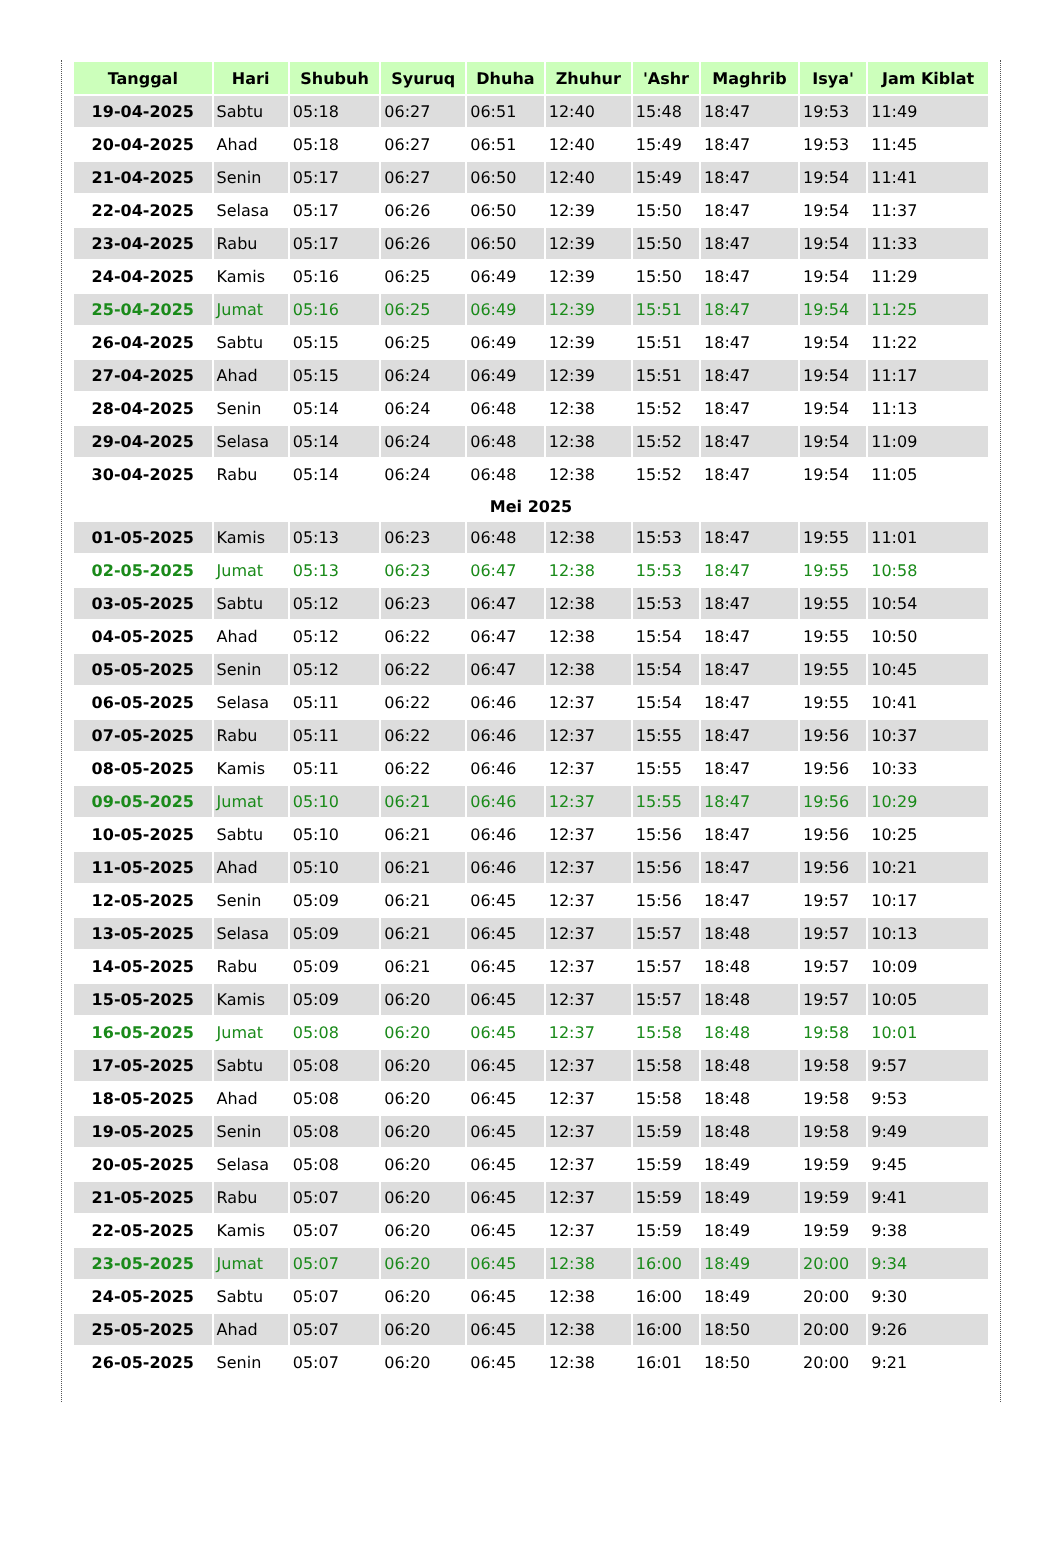| Tanggal | Hari | Shubuh | Syuruq | Dhuha | Zhuhur | 'Ashr | Maghrib | Isya' | Jam Kiblat |
| --- | --- | --- | --- | --- | --- | --- | --- | --- | --- |
| 19-04-2025 | Sabtu | 05:18 | 06:27 | 06:51 | 12:40 | 15:48 | 18:47 | 19:53 | 11:49 |
| 20-04-2025 | Ahad | 05:18 | 06:27 | 06:51 | 12:40 | 15:49 | 18:47 | 19:53 | 11:45 |
| 21-04-2025 | Senin | 05:17 | 06:27 | 06:50 | 12:40 | 15:49 | 18:47 | 19:54 | 11:41 |
| 22-04-2025 | Selasa | 05:17 | 06:26 | 06:50 | 12:39 | 15:50 | 18:47 | 19:54 | 11:37 |
| 23-04-2025 | Rabu | 05:17 | 06:26 | 06:50 | 12:39 | 15:50 | 18:47 | 19:54 | 11:33 |
| 24-04-2025 | Kamis | 05:16 | 06:25 | 06:49 | 12:39 | 15:50 | 18:47 | 19:54 | 11:29 |
| 25-04-2025 | Jumat | 05:16 | 06:25 | 06:49 | 12:39 | 15:51 | 18:47 | 19:54 | 11:25 |
| 26-04-2025 | Sabtu | 05:15 | 06:25 | 06:49 | 12:39 | 15:51 | 18:47 | 19:54 | 11:22 |
| 27-04-2025 | Ahad | 05:15 | 06:24 | 06:49 | 12:39 | 15:51 | 18:47 | 19:54 | 11:17 |
| 28-04-2025 | Senin | 05:14 | 06:24 | 06:48 | 12:38 | 15:52 | 18:47 | 19:54 | 11:13 |
| 29-04-2025 | Selasa | 05:14 | 06:24 | 06:48 | 12:38 | 15:52 | 18:47 | 19:54 | 11:09 |
| 30-04-2025 | Rabu | 05:14 | 06:24 | 06:48 | 12:38 | 15:52 | 18:47 | 19:54 | 11:05 |
| Mei 2025 | | | | | | | | | |
| 01-05-2025 | Kamis | 05:13 | 06:23 | 06:48 | 12:38 | 15:53 | 18:47 | 19:55 | 11:01 |
| 02-05-2025 | Jumat | 05:13 | 06:23 | 06:47 | 12:38 | 15:53 | 18:47 | 19:55 | 10:58 |
| 03-05-2025 | Sabtu | 05:12 | 06:23 | 06:47 | 12:38 | 15:53 | 18:47 | 19:55 | 10:54 |
| 04-05-2025 | Ahad | 05:12 | 06:22 | 06:47 | 12:38 | 15:54 | 18:47 | 19:55 | 10:50 |
| 05-05-2025 | Senin | 05:12 | 06:22 | 06:47 | 12:38 | 15:54 | 18:47 | 19:55 | 10:45 |
| 06-05-2025 | Selasa | 05:11 | 06:22 | 06:46 | 12:37 | 15:54 | 18:47 | 19:55 | 10:41 |
| 07-05-2025 | Rabu | 05:11 | 06:22 | 06:46 | 12:37 | 15:55 | 18:47 | 19:56 | 10:37 |
| 08-05-2025 | Kamis | 05:11 | 06:22 | 06:46 | 12:37 | 15:55 | 18:47 | 19:56 | 10:33 |
| 09-05-2025 | Jumat | 05:10 | 06:21 | 06:46 | 12:37 | 15:55 | 18:47 | 19:56 | 10:29 |
| 10-05-2025 | Sabtu | 05:10 | 06:21 | 06:46 | 12:37 | 15:56 | 18:47 | 19:56 | 10:25 |
| 11-05-2025 | Ahad | 05:10 | 06:21 | 06:46 | 12:37 | 15:56 | 18:47 | 19:56 | 10:21 |
| 12-05-2025 | Senin | 05:09 | 06:21 | 06:45 | 12:37 | 15:56 | 18:47 | 19:57 | 10:17 |
| 13-05-2025 | Selasa | 05:09 | 06:21 | 06:45 | 12:37 | 15:57 | 18:48 | 19:57 | 10:13 |
| 14-05-2025 | Rabu | 05:09 | 06:21 | 06:45 | 12:37 | 15:57 | 18:48 | 19:57 | 10:09 |
| 15-05-2025 | Kamis | 05:09 | 06:20 | 06:45 | 12:37 | 15:57 | 18:48 | 19:57 | 10:05 |
| 16-05-2025 | Jumat | 05:08 | 06:20 | 06:45 | 12:37 | 15:58 | 18:48 | 19:58 | 10:01 |
| 17-05-2025 | Sabtu | 05:08 | 06:20 | 06:45 | 12:37 | 15:58 | 18:48 | 19:58 | 9:57 |
| 18-05-2025 | Ahad | 05:08 | 06:20 | 06:45 | 12:37 | 15:58 | 18:48 | 19:58 | 9:53 |
| 19-05-2025 | Senin | 05:08 | 06:20 | 06:45 | 12:37 | 15:59 | 18:48 | 19:58 | 9:49 |
| 20-05-2025 | Selasa | 05:08 | 06:20 | 06:45 | 12:37 | 15:59 | 18:49 | 19:59 | 9:45 |
| 21-05-2025 | Rabu | 05:07 | 06:20 | 06:45 | 12:37 | 15:59 | 18:49 | 19:59 | 9:41 |
| 22-05-2025 | Kamis | 05:07 | 06:20 | 06:45 | 12:37 | 15:59 | 18:49 | 19:59 | 9:38 |
| 23-05-2025 | Jumat | 05:07 | 06:20 | 06:45 | 12:38 | 16:00 | 18:49 | 20:00 | 9:34 |
| 24-05-2025 | Sabtu | 05:07 | 06:20 | 06:45 | 12:38 | 16:00 | 18:49 | 20:00 | 9:30 |
| 25-05-2025 | Ahad | 05:07 | 06:20 | 06:45 | 12:38 | 16:00 | 18:50 | 20:00 | 9:26 |
| 26-05-2025 | Senin | 05:07 | 06:20 | 06:45 | 12:38 | 16:01 | 18:50 | 20:00 | 9:21 |